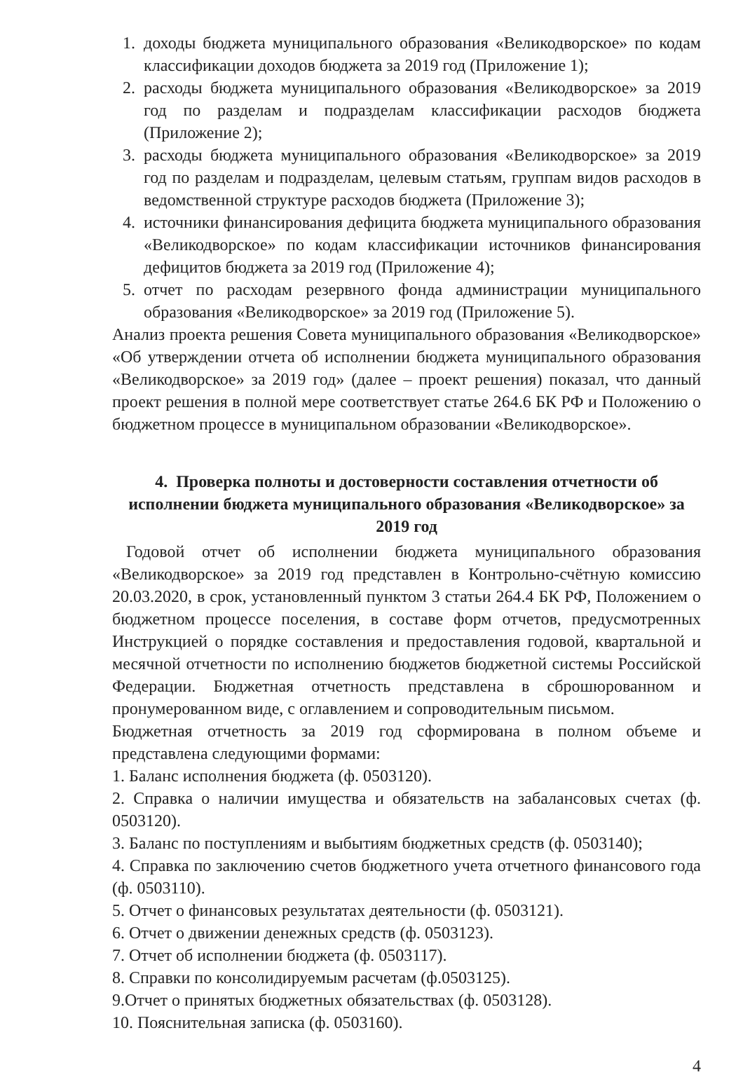1. доходы бюджета муниципального образования «Великодворское» по кодам классификации доходов бюджета за 2019 год (Приложение 1);
2. расходы бюджета муниципального образования «Великодворское» за 2019 год по разделам и подразделам классификации расходов бюджета (Приложение 2);
3. расходы бюджета муниципального образования «Великодворское» за 2019 год по разделам и подразделам, целевым статьям, группам видов расходов в ведомственной структуре расходов бюджета (Приложение 3);
4. источники финансирования дефицита бюджета муниципального образования «Великодворское» по кодам классификации источников финансирования дефицитов бюджета за 2019 год (Приложение 4);
5. отчет по расходам резервного фонда администрации муниципального образования «Великодворское» за 2019 год (Приложение 5).
Анализ проекта решения Совета муниципального образования «Великодворское» «Об утверждении отчета об исполнении бюджета муниципального образования «Великодворское» за 2019 год» (далее – проект решения) показал, что данный проект решения в полной мере соответствует статье 264.6 БК РФ и Положению о бюджетном процессе в муниципальном образовании «Великодворское».
4. Проверка полноты и достоверности составления отчетности об исполнении бюджета муниципального образования «Великодворское» за 2019 год
Годовой отчет об исполнении бюджета муниципального образования «Великодворское» за 2019 год представлен в Контрольно-счётную комиссию 20.03.2020, в срок, установленный пунктом 3 статьи 264.4 БК РФ, Положением о бюджетном процессе поселения, в составе форм отчетов, предусмотренных Инструкцией о порядке составления и предоставления годовой, квартальной и месячной отчетности по исполнению бюджетов бюджетной системы Российской Федерации. Бюджетная отчетность представлена в сброшюрованном и пронумерованном виде, с оглавлением и сопроводительным письмом.
Бюджетная отчетность за 2019 год сформирована в полном объеме и представлена следующими формами:
1. Баланс исполнения бюджета (ф. 0503120).
2. Справка о наличии имущества и обязательств на забалансовых счетах (ф. 0503120).
3. Баланс по поступлениям и выбытиям бюджетных средств (ф. 0503140);
4. Справка по заключению счетов бюджетного учета отчетного финансового года (ф. 0503110).
5. Отчет о финансовых результатах деятельности (ф. 0503121).
6. Отчет о движении денежных средств (ф. 0503123).
7. Отчет об исполнении бюджета (ф. 0503117).
8. Справки по консолидируемым расчетам (ф.0503125).
9.Отчет о принятых бюджетных обязательствах (ф. 0503128).
10. Пояснительная записка (ф. 0503160).
4